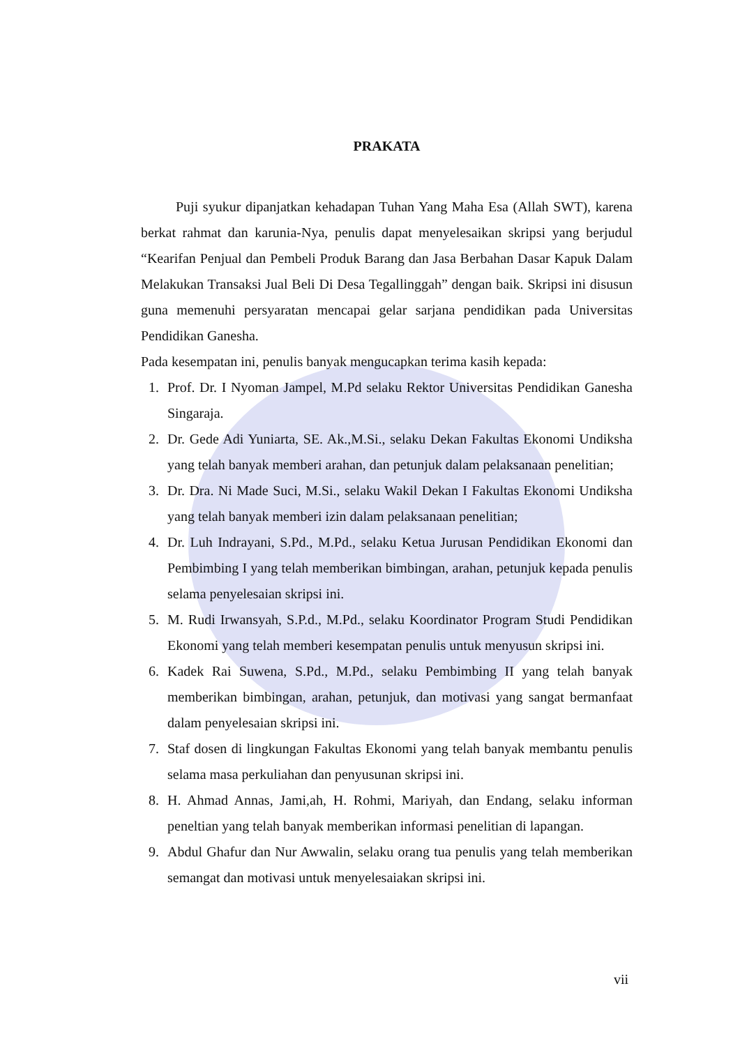PRAKATA
Puji syukur dipanjatkan kehadapan Tuhan Yang Maha Esa (Allah SWT), karena berkat rahmat dan karunia-Nya, penulis dapat menyelesaikan skripsi yang berjudul “Kearifan Penjual dan Pembeli Produk Barang dan Jasa Berbahan Dasar Kapuk Dalam Melakukan Transaksi Jual Beli Di Desa Tegallinggah” dengan baik. Skripsi ini disusun guna memenuhi persyaratan mencapai gelar sarjana pendidikan pada Universitas Pendidikan Ganesha.
Pada kesempatan ini, penulis banyak mengucapkan terima kasih kepada:
1. Prof. Dr. I Nyoman Jampel, M.Pd selaku Rektor Universitas Pendidikan Ganesha Singaraja.
2. Dr. Gede Adi Yuniarta, SE. Ak.,M.Si., selaku Dekan Fakultas Ekonomi Undiksha yang telah banyak memberi arahan, dan petunjuk dalam pelaksanaan penelitian;
3. Dr. Dra. Ni Made Suci, M.Si., selaku Wakil Dekan I Fakultas Ekonomi Undiksha yang telah banyak memberi izin dalam pelaksanaan penelitian;
4. Dr. Luh Indrayani, S.Pd., M.Pd., selaku Ketua Jurusan Pendidikan Ekonomi dan Pembimbing I yang telah memberikan bimbingan, arahan, petunjuk kepada penulis selama penyelesaian skripsi ini.
5. M. Rudi Irwansyah, S.P.d., M.Pd., selaku Koordinator Program Studi Pendidikan Ekonomi yang telah memberi kesempatan penulis untuk menyusun skripsi ini.
6. Kadek Rai Suwena, S.Pd., M.Pd., selaku Pembimbing II yang telah banyak memberikan bimbingan, arahan, petunjuk, dan motivasi yang sangat bermanfaat dalam penyelesaian skripsi ini.
7. Staf dosen di lingkungan Fakultas Ekonomi yang telah banyak membantu penulis selama masa perkuliahan dan penyusunan skripsi ini.
8. H. Ahmad Annas, Jami,ah, H. Rohmi, Mariyah, dan Endang, selaku informan peneltian yang telah banyak memberikan informasi penelitian di lapangan.
9. Abdul Ghafur dan Nur Awwalin, selaku orang tua penulis yang telah memberikan semangat dan motivasi untuk menyelesaiakan skripsi ini.
vii